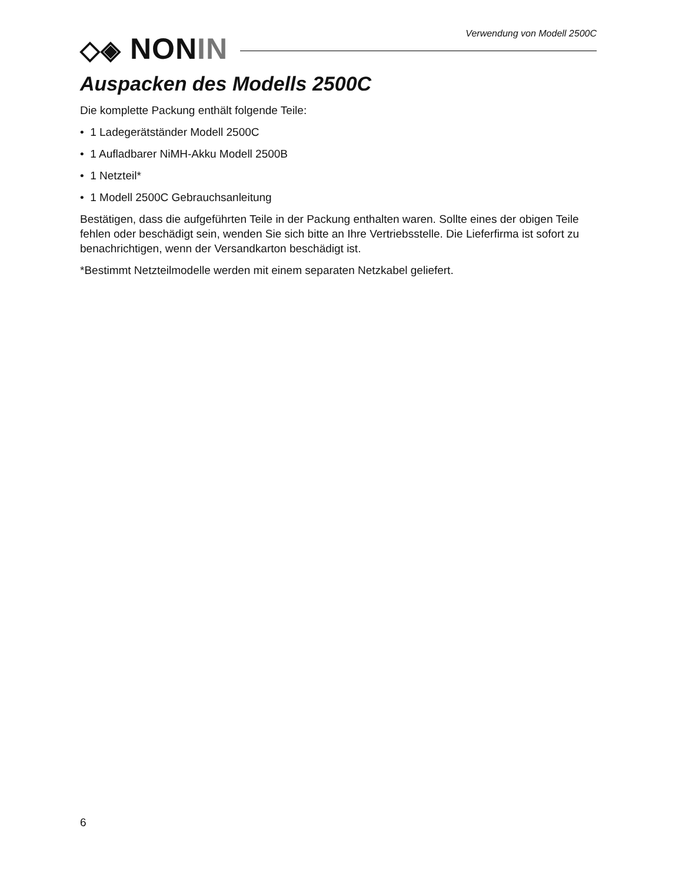◇◈ NONIN Verwendung von Modell 2500C
Auspacken des Modells 2500C
Die komplette Packung enthält folgende Teile:
• 1 Ladegerätständer Modell 2500C
• 1 Aufladbarer NiMH-Akku Modell 2500B
• 1 Netzteil*
• 1 Modell 2500C Gebrauchsanleitung
Bestätigen, dass die aufgeführten Teile in der Packung enthalten waren. Sollte eines der obigen Teile fehlen oder beschädigt sein, wenden Sie sich bitte an Ihre Vertriebsstelle. Die Lieferfirma ist sofort zu benachrichtigen, wenn der Versandkarton beschädigt ist.
*Bestimmt Netzteilmodelle werden mit einem separaten Netzkabel geliefert.
6